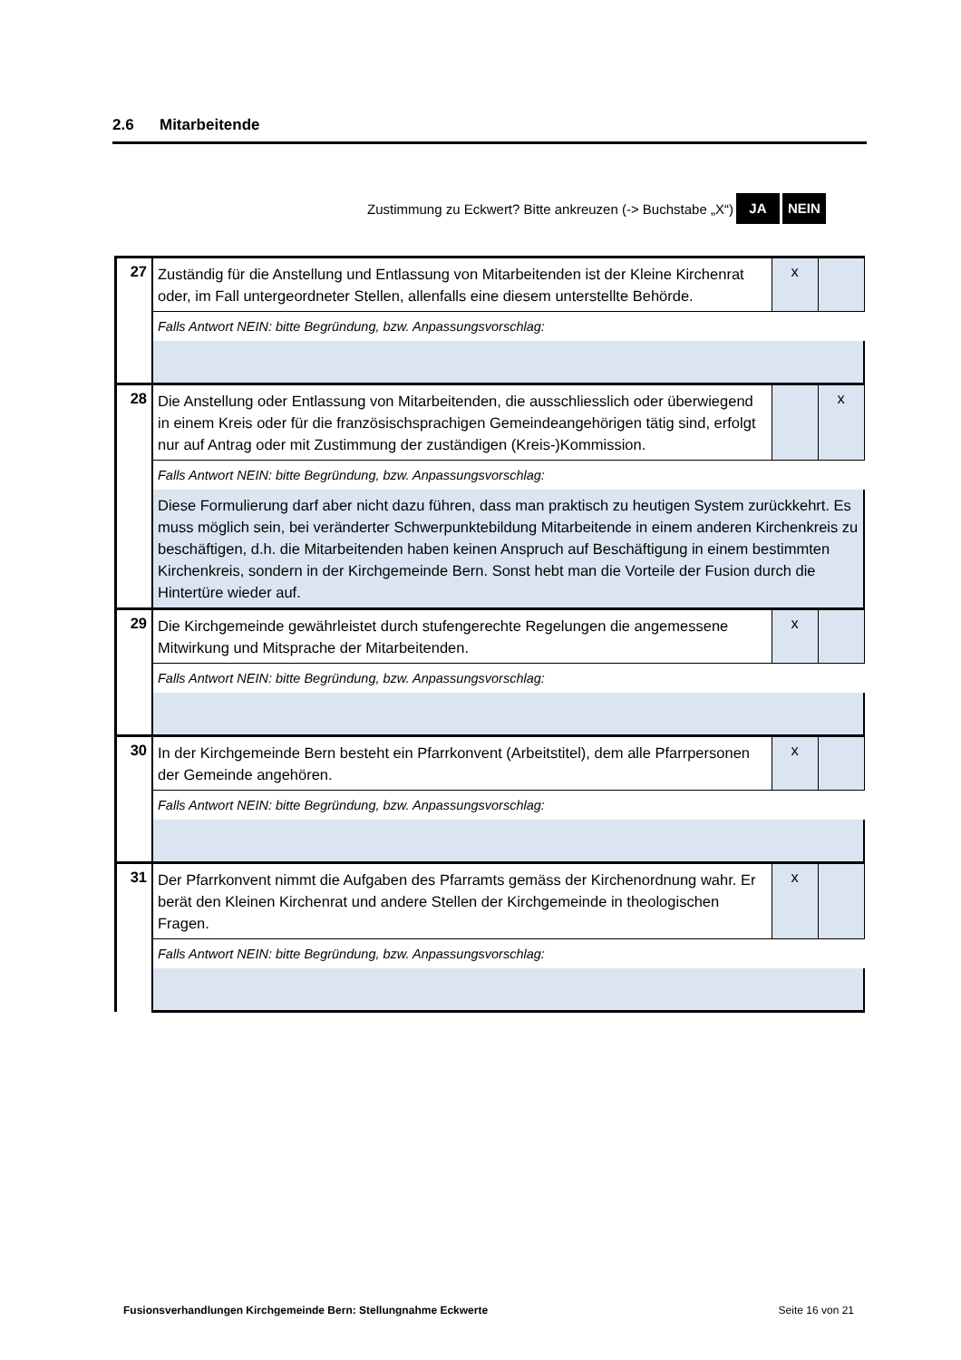2.6 Mitarbeitende
Zustimmung zu Eckwert? Bitte ankreuzen (-> Buchstabe „X“) JA NEIN
| 27 | Zuständig für die Anstellung und Entlassung von Mitarbeitenden ist der Kleine Kirchenrat oder, im Fall untergeordneter Stellen, allenfalls eine diesem unterstellte Behörde. | x | |
| | Falls Antwort NEIN: bitte Begründung, bzw. Anpassungsvorschlag: | | |
| 28 | Die Anstellung oder Entlassung von Mitarbeitenden, die ausschliesslich oder überwiegend in einem Kreis oder für die französischsprachigen Gemeindeangehörigen tätig sind, erfolgt nur auf Antrag oder mit Zustimmung der zuständigen (Kreis-)Kommission. | | x |
| | Falls Antwort NEIN: bitte Begründung, bzw. Anpassungsvorschlag: | | |
| | Diese Formulierung darf aber nicht dazu führen, dass man praktisch zu heutigen System zurückkehrt. Es muss möglich sein, bei veränderter Schwerpunktebildung Mitarbeitende in einem anderen Kirchenkreis zu beschäftigen, d.h. die Mitarbeitenden haben keinen Anspruch auf Beschäftigung in einem bestimmten Kirchenkreis, sondern in der Kirchgemeinde Bern. Sonst hebt man die Vorteile der Fusion durch die Hintertüre wieder auf. | | |
| 29 | Die Kirchgemeinde gewährleistet durch stufengerechte Regelungen die angemessene Mitwirkung und Mitsprache der Mitarbeitenden. | x | |
| | Falls Antwort NEIN: bitte Begründung, bzw. Anpassungsvorschlag: | | |
| 30 | In der Kirchgemeinde Bern besteht ein Pfarrkonvent (Arbeitstitel), dem alle Pfarrpersonen der Gemeinde angehören. | x | |
| | Falls Antwort NEIN: bitte Begründung, bzw. Anpassungsvorschlag: | | |
| 31 | Der Pfarrkonvent nimmt die Aufgaben des Pfarramts gemäss der Kirchenordnung wahr. Er berät den Kleinen Kirchenrat und andere Stellen der Kirchgemeinde in theologischen Fragen. | x | |
| | Falls Antwort NEIN: bitte Begründung, bzw. Anpassungsvorschlag: | | |
Fusionsverhandlungen Kirchgemeinde Bern: Stellungnahme Eckwerte Seite 16 von 21